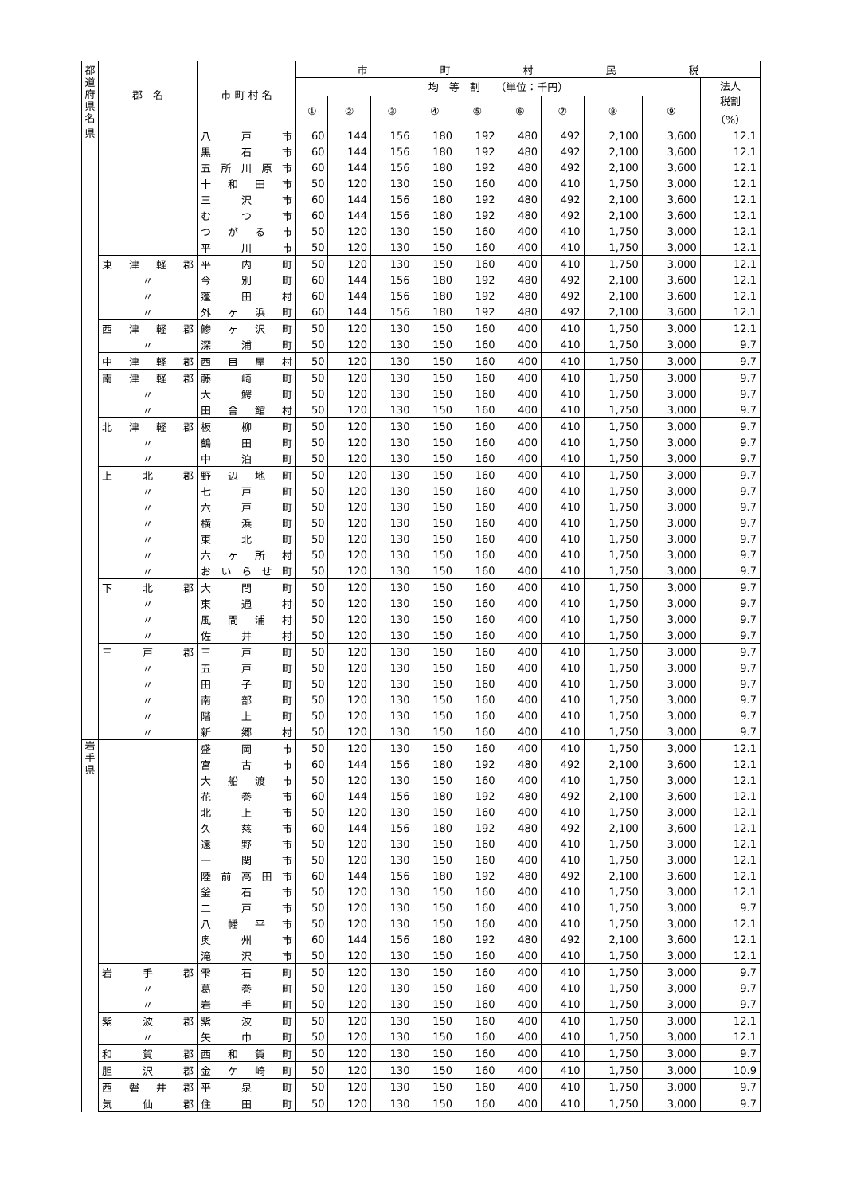| 都 道 府 県 名 | 郡 名 | 市 町 村 名 | 市 町 村 民 税 | | | | | | | | | |
| --- | --- | --- | --- | --- | --- | --- | --- | --- | --- | --- | --- | --- |
| | | | 均 等 割 （単位：千円） | | | | | | | | | 法人 税割 （%） |
| | | | ① | ② | ③ | ④ | ⑤ | ⑥ | ⑦ | ⑧ | ⑨ | |
| 県 | | 八戸市 | 60 | 144 | 156 | 180 | 192 | 480 | 492 | 2,100 | 3,600 | 12.1 |
| | | 黒石市 | 60 | 144 | 156 | 180 | 192 | 480 | 492 | 2,100 | 3,600 | 12.1 |
| | | 五所川原市 | 60 | 144 | 156 | 180 | 192 | 480 | 492 | 2,100 | 3,600 | 12.1 |
| | | 十和田市 | 50 | 120 | 130 | 150 | 160 | 400 | 410 | 1,750 | 3,000 | 12.1 |
| | | 三沢市 | 60 | 144 | 156 | 180 | 192 | 480 | 492 | 2,100 | 3,600 | 12.1 |
| | | むつ市 | 60 | 144 | 156 | 180 | 192 | 480 | 492 | 2,100 | 3,600 | 12.1 |
| | | つがる市 | 50 | 120 | 130 | 150 | 160 | 400 | 410 | 1,750 | 3,000 | 12.1 |
| | | 平川市 | 50 | 120 | 130 | 150 | 160 | 400 | 410 | 1,750 | 3,000 | 12.1 |
| | 東津軽郡 | 平内町 | 50 | 120 | 130 | 150 | 160 | 400 | 410 | 1,750 | 3,000 | 12.1 |
| | 〃 | 今別町 | 60 | 144 | 156 | 180 | 192 | 480 | 492 | 2,100 | 3,600 | 12.1 |
| | 〃 | 蓬田村 | 60 | 144 | 156 | 180 | 192 | 480 | 492 | 2,100 | 3,600 | 12.1 |
| | 〃 | 外ヶ浜町 | 60 | 144 | 156 | 180 | 192 | 480 | 492 | 2,100 | 3,600 | 12.1 |
| | 西津軽郡 | 鰺ヶ沢町 | 50 | 120 | 130 | 150 | 160 | 400 | 410 | 1,750 | 3,000 | 12.1 |
| | 〃 | 深浦町 | 50 | 120 | 130 | 150 | 160 | 400 | 410 | 1,750 | 3,000 | 9.7 |
| | 中津軽郡 | 西目屋村 | 50 | 120 | 130 | 150 | 160 | 400 | 410 | 1,750 | 3,000 | 9.7 |
| | 南津軽郡 | 藤崎町 | 50 | 120 | 130 | 150 | 160 | 400 | 410 | 1,750 | 3,000 | 9.7 |
| | 〃 | 大鰐町 | 50 | 120 | 130 | 150 | 160 | 400 | 410 | 1,750 | 3,000 | 9.7 |
| | 〃 | 田舎館村 | 50 | 120 | 130 | 150 | 160 | 400 | 410 | 1,750 | 3,000 | 9.7 |
| | 北津軽郡 | 板柳町 | 50 | 120 | 130 | 150 | 160 | 400 | 410 | 1,750 | 3,000 | 9.7 |
| | 〃 | 鶴田町 | 50 | 120 | 130 | 150 | 160 | 400 | 410 | 1,750 | 3,000 | 9.7 |
| | 〃 | 中泊町 | 50 | 120 | 130 | 150 | 160 | 400 | 410 | 1,750 | 3,000 | 9.7 |
| | 上北郡 | 野辺地町 | 50 | 120 | 130 | 150 | 160 | 400 | 410 | 1,750 | 3,000 | 9.7 |
| | 〃 | 七戸町 | 50 | 120 | 130 | 150 | 160 | 400 | 410 | 1,750 | 3,000 | 9.7 |
| | 〃 | 六戸町 | 50 | 120 | 130 | 150 | 160 | 400 | 410 | 1,750 | 3,000 | 9.7 |
| | 〃 | 横浜町 | 50 | 120 | 130 | 150 | 160 | 400 | 410 | 1,750 | 3,000 | 9.7 |
| | 〃 | 東北町 | 50 | 120 | 130 | 150 | 160 | 400 | 410 | 1,750 | 3,000 | 9.7 |
| | 〃 | 六ヶ所村 | 50 | 120 | 130 | 150 | 160 | 400 | 410 | 1,750 | 3,000 | 9.7 |
| | 〃 | おいらせ町 | 50 | 120 | 130 | 150 | 160 | 400 | 410 | 1,750 | 3,000 | 9.7 |
| | 下北郡 | 大間町 | 50 | 120 | 130 | 150 | 160 | 400 | 410 | 1,750 | 3,000 | 9.7 |
| | 〃 | 東通村 | 50 | 120 | 130 | 150 | 160 | 400 | 410 | 1,750 | 3,000 | 9.7 |
| | 〃 | 風間浦村 | 50 | 120 | 130 | 150 | 160 | 400 | 410 | 1,750 | 3,000 | 9.7 |
| | 〃 | 佐井村 | 50 | 120 | 130 | 150 | 160 | 400 | 410 | 1,750 | 3,000 | 9.7 |
| | 三戸郡 | 三戸町 | 50 | 120 | 130 | 150 | 160 | 400 | 410 | 1,750 | 3,000 | 9.7 |
| | 〃 | 五戸町 | 50 | 120 | 130 | 150 | 160 | 400 | 410 | 1,750 | 3,000 | 9.7 |
| | 〃 | 田子町 | 50 | 120 | 130 | 150 | 160 | 400 | 410 | 1,750 | 3,000 | 9.7 |
| | 〃 | 南部町 | 50 | 120 | 130 | 150 | 160 | 400 | 410 | 1,750 | 3,000 | 9.7 |
| | 〃 | 階上町 | 50 | 120 | 130 | 150 | 160 | 400 | 410 | 1,750 | 3,000 | 9.7 |
| | 〃 | 新郷村 | 50 | 120 | 130 | 150 | 160 | 400 | 410 | 1,750 | 3,000 | 9.7 |
| 岩 手 県 | | 盛岡市 | 50 | 120 | 130 | 150 | 160 | 400 | 410 | 1,750 | 3,000 | 12.1 |
| | | 宮古市 | 60 | 144 | 156 | 180 | 192 | 480 | 492 | 2,100 | 3,600 | 12.1 |
| | | 大船渡市 | 50 | 120 | 130 | 150 | 160 | 400 | 410 | 1,750 | 3,000 | 12.1 |
| | | 花巻市 | 60 | 144 | 156 | 180 | 192 | 480 | 492 | 2,100 | 3,600 | 12.1 |
| | | 北上市 | 50 | 120 | 130 | 150 | 160 | 400 | 410 | 1,750 | 3,000 | 12.1 |
| | | 久慈市 | 60 | 144 | 156 | 180 | 192 | 480 | 492 | 2,100 | 3,600 | 12.1 |
| | | 遠野市 | 50 | 120 | 130 | 150 | 160 | 400 | 410 | 1,750 | 3,000 | 12.1 |
| | | 一関市 | 50 | 120 | 130 | 150 | 160 | 400 | 410 | 1,750 | 3,000 | 12.1 |
| | | 陸前高田市 | 60 | 144 | 156 | 180 | 192 | 480 | 492 | 2,100 | 3,600 | 12.1 |
| | | 釜石市 | 50 | 120 | 130 | 150 | 160 | 400 | 410 | 1,750 | 3,000 | 12.1 |
| | | 二戸市 | 50 | 120 | 130 | 150 | 160 | 400 | 410 | 1,750 | 3,000 | 9.7 |
| | | 八幡平市 | 50 | 120 | 130 | 150 | 160 | 400 | 410 | 1,750 | 3,000 | 12.1 |
| | | 奥州市 | 60 | 144 | 156 | 180 | 192 | 480 | 492 | 2,100 | 3,600 | 12.1 |
| | | 滝沢市 | 50 | 120 | 130 | 150 | 160 | 400 | 410 | 1,750 | 3,000 | 12.1 |
| | 岩手郡 | 雫石町 | 50 | 120 | 130 | 150 | 160 | 400 | 410 | 1,750 | 3,000 | 9.7 |
| | 〃 | 葛巻町 | 50 | 120 | 130 | 150 | 160 | 400 | 410 | 1,750 | 3,000 | 9.7 |
| | 〃 | 岩手町 | 50 | 120 | 130 | 150 | 160 | 400 | 410 | 1,750 | 3,000 | 9.7 |
| | 紫波郡 | 紫波町 | 50 | 120 | 130 | 150 | 160 | 400 | 410 | 1,750 | 3,000 | 12.1 |
| | 〃 | 矢巾町 | 50 | 120 | 130 | 150 | 160 | 400 | 410 | 1,750 | 3,000 | 12.1 |
| | 和賀郡 | 西和賀町 | 50 | 120 | 130 | 150 | 160 | 400 | 410 | 1,750 | 3,000 | 9.7 |
| | 胆沢郡 | 金ケ崎町 | 50 | 120 | 130 | 150 | 160 | 400 | 410 | 1,750 | 3,000 | 10.9 |
| | 西磐井郡 | 平泉町 | 50 | 120 | 130 | 150 | 160 | 400 | 410 | 1,750 | 3,000 | 9.7 |
| | 気仙郡 | 住田町 | 50 | 120 | 130 | 150 | 160 | 400 | 410 | 1,750 | 3,000 | 9.7 |